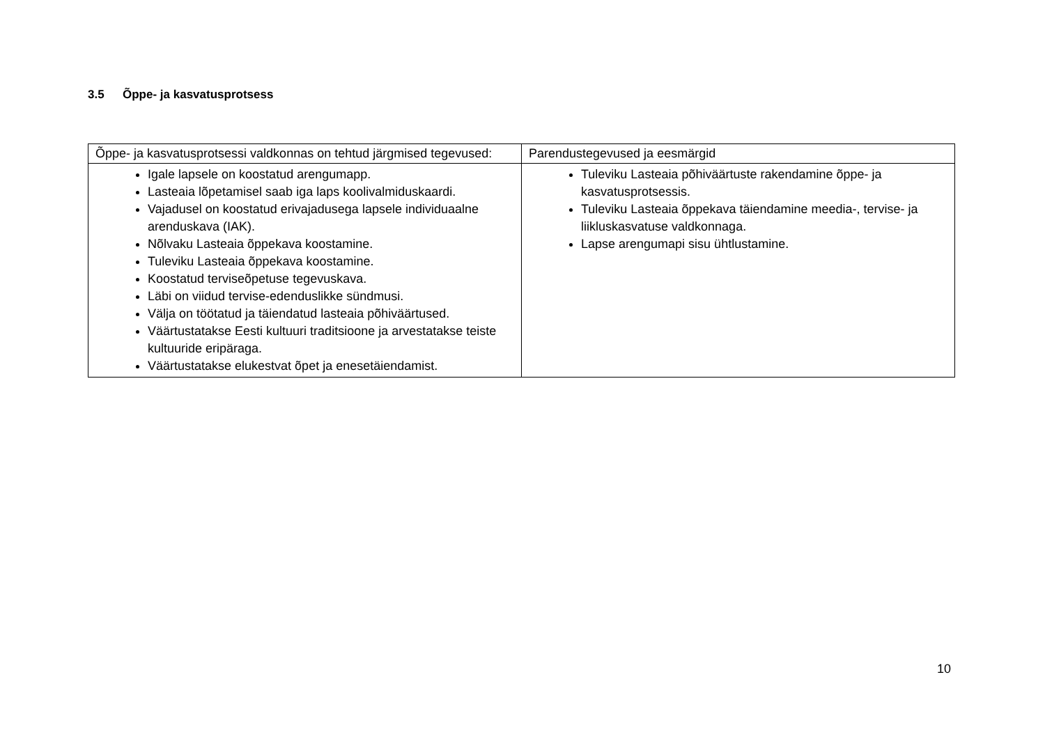3.5 Õppe- ja kasvatusprotsess
| Õppe- ja kasvatusprotsessi valdkonnas on tehtud järgmised tegevused: | Parendustegevused ja eesmärgid |
| --- | --- |
| Igale lapsele on koostatud arengumapp. Lasteaia lõpetamisel saab iga laps koolivalmiduskaardi. Vajadusel on koostatud erivajadusega lapsele individuaalne arenduskava (IAK). Nõlvaku Lasteaia õppekava koostamine. Tuleviku Lasteaia õppekava koostamine. Koostatud terviseõpetuse tegevuskava. Läbi on viidud tervise-edenduslikke sündmusi. Välja on töötatud ja täiendatud lasteaia põhiväärtused. Väärtustatakse Eesti kultuuri traditsioone ja arvestatakse teiste kultuuride eripäraga. Väärtustatakse elukestvat õpet ja enesetäiendamist. | Tuleviku Lasteaia põhiväärtuste rakendamine õppe- ja kasvatusprotsessis. Tuleviku Lasteaia õppekava täiendamine meedia-, tervise- ja liikluskasvatuse valdkonnaga. Lapse arengumapi sisu ühtlustamine. |
10